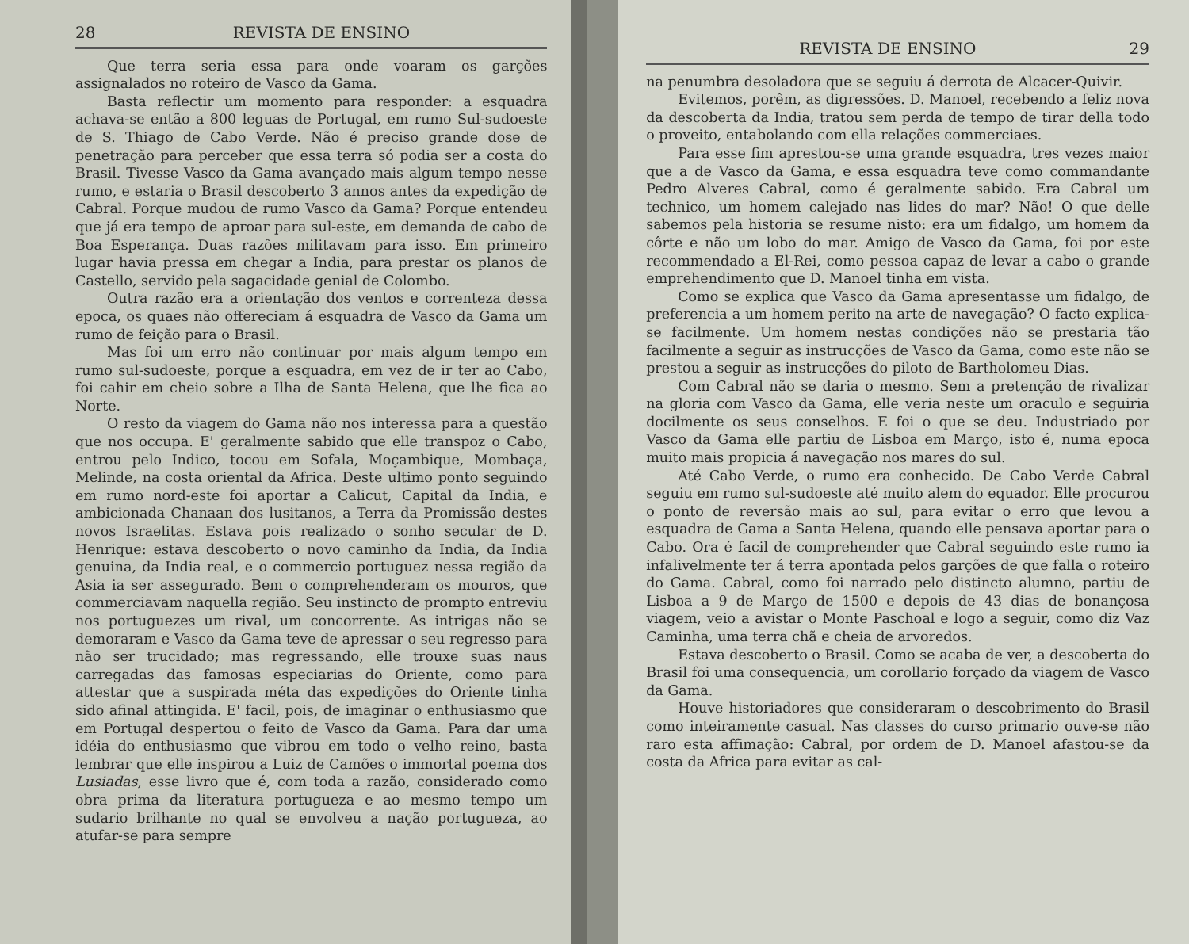28 REVISTA DE ENSINO
Que terra seria essa para onde voaram os garções assignalados no roteiro de Vasco da Gama.
Basta reflectir um momento para responder: a esquadra achava-se então a 800 leguas de Portugal, em rumo Sul-sudoeste de S. Thiago de Cabo Verde. Não é preciso grande dose de penetração para perceber que essa terra só podia ser a costa do Brasil. Tivesse Vasco da Gama avançado mais algum tempo nesse rumo, e estaria o Brasil descoberto 3 annos antes da expedição de Cabral. Porque mudou de rumo Vasco da Gama? Porque entendeu que já era tempo de aproar para sul-este, em demanda de cabo de Boa Esperança. Duas razões militavam para isso. Em primeiro lugar havia pressa em chegar a India, para prestar os planos de Castello, servido pela sagacidade genial de Colombo.
Outra razão era a orientação dos ventos e correnteza dessa epoca, os quaes não offereciam á esquadra de Vasco da Gama um rumo de feição para o Brasil.
Mas foi um erro não continuar por mais algum tempo em rumo sul-sudoeste, porque a esquadra, em vez de ir ter ao Cabo, foi cahir em cheio sobre a Ilha de Santa Helena, que lhe fica ao Norte.
O resto da viagem do Gama não nos interessa para a questão que nos occupa. E' geralmente sabido que elle transpoz o Cabo, entrou pelo Indico, tocou em Sofala, Moçambique, Mombaça, Melinde, na costa oriental da Africa. Deste ultimo ponto seguindo em rumo nord-este foi aportar a Calicut, Capital da India, e ambicionada Chanaan dos lusitanos, a Terra da Promissão destes novos Israelitas. Estava pois realizado o sonho secular de D. Henrique: estava descoberto o novo caminho da India, da India genuina, da India real, e o commercio portuguez nessa região da Asia ia ser assegurado. Bem o comprehenderam os mouros, que commerciavam naquella região. Seu instincto de prompto entreviu nos portuguezes um rival, um concorrente. As intrigas não se demoraram e Vasco da Gama teve de apressar o seu regresso para não ser trucidado; mas regressando, elle trouxe suas naus carregadas das famosas especiarias do Oriente, como para attestar que a suspirada méta das expedições do Oriente tinha sido afinal attingida. E' facil, pois, de imaginar o enthusiasmo que em Portugal despertou o feito de Vasco da Gama. Para dar uma idéia do enthusiasmo que vibrou em todo o velho reino, basta lembrar que elle inspirou a Luiz de Camões o immortal poema dos Lusiadas, esse livro que é, com toda a razão, considerado como obra prima da literatura portugueza e ao mesmo tempo um sudario brilhante no qual se envolveu a nação portugueza, ao atufar-se para sempre
REVISTA DE ENSINO 29
na penumbra desoladora que se seguiu á derrota de Alcacer-Quivir.
Evitemos, porêm, as digressões. D. Manoel, recebendo a feliz nova da descoberta da India, tratou sem perda de tempo de tirar della todo o proveito, entabolando com ella relações commerciaes.
Para esse fim aprestou-se uma grande esquadra, tres vezes maior que a de Vasco da Gama, e essa esquadra teve como commandante Pedro Alveres Cabral, como é geralmente sabido. Era Cabral um technico, um homem calejado nas lides do mar? Não! O que delle sabemos pela historia se resume nisto: era um fidalgo, um homem da côrte e não um lobo do mar. Amigo de Vasco da Gama, foi por este recommendado a El-Rei, como pessoa capaz de levar a cabo o grande emprehendimento que D. Manoel tinha em vista.
Como se explica que Vasco da Gama apresentasse um fidalgo, de preferencia a um homem perito na arte de navegação? O facto explica-se facilmente. Um homem nestas condições não se prestaria tão facilmente a seguir as instrucções de Vasco da Gama, como este não se prestou a seguir as instrucções do piloto de Bartholomeu Dias.
Com Cabral não se daria o mesmo. Sem a pretenção de rivalizar na gloria com Vasco da Gama, elle veria neste um oraculo e seguiria docilmente os seus conselhos. E foi o que se deu. Industriado por Vasco da Gama elle partiu de Lisboa em Março, isto é, numa epoca muito mais propicia á navegação nos mares do sul.
Até Cabo Verde, o rumo era conhecido. De Cabo Verde Cabral seguiu em rumo sul-sudoeste até muito alem do equador. Elle procurou o ponto de reversão mais ao sul, para evitar o erro que levou a esquadra de Gama a Santa Helena, quando elle pensava aportar para o Cabo. Ora é facil de comprehender que Cabral seguindo este rumo ia infalivelmente ter á terra apontada pelos garções de que falla o roteiro do Gama. Cabral, como foi narrado pelo distincto alumno, partiu de Lisboa a 9 de Março de 1500 e depois de 43 dias de bonançosa viagem, veio a avistar o Monte Paschoal e logo a seguir, como diz Vaz Caminha, uma terra chã e cheia de arvoredos.
Estava descoberto o Brasil. Como se acaba de ver, a descoberta do Brasil foi uma consequencia, um corollario forçado da viagem de Vasco da Gama.
Houve historiadores que consideraram o descobrimento do Brasil como inteiramente casual. Nas classes do curso primario ouve-se não raro esta affimação: Cabral, por ordem de D. Manoel afastou-se da costa da Africa para evitar as cal-